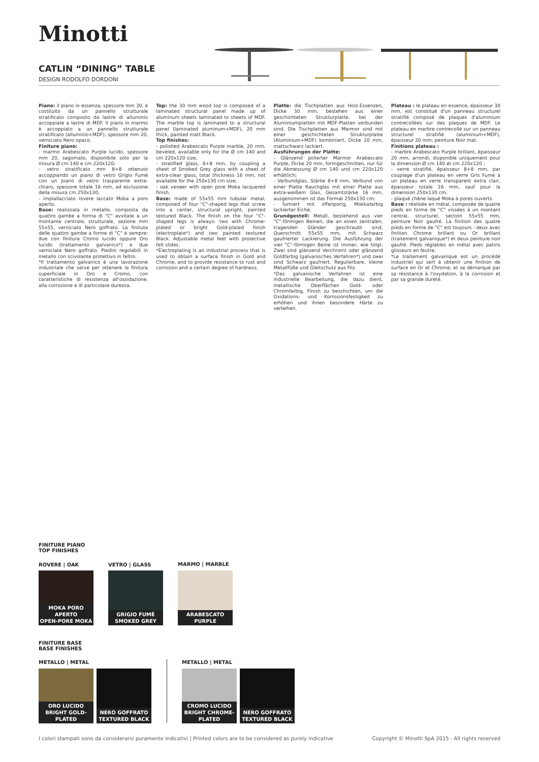Minotti
CATLIN “DINING” TABLE
DESIGN RODOLFO DORDONI
Piano: il piano in essenza, spessore mm 30, è costituito da un pannello strutturale stratificato composto da lastre di alluminio accoppiate a lastre di MDF. Il piano in marmo è accoppiato a un pannello strutturale stratificato (alluminio+MDF), spessore mm 20, verniciato Nero opaco.
Finiture piano:
- marmo Arabescato Purple lucido, spessore mm 20, sagomato, disponibile solo per la misura Ø cm 140 e cm 220x120;
- vetro stratificato mm 8+8 ottenuto accoppiando un piano di vetro Grigio Fumé con un piano di vetro trasparente extra-chiaro, spessore totale 16 mm, ad esclusione della misura cm 250x130;
- impiallacciato rovere laccato Moka a poro aperto.
Base: realizzata in metallo, composta da quattro gambe a forma di "C" avvitate a un montante centrale, strutturale, sezione mm 55x55, verniciato Nero goffrato. La finituta delle quattro gambe a forme di "C" è sempre: due con finitura Cromo lucido oppure Oro lucido (trattamento galvanico*) e due verniciate Nero goffrato. Piedini regolabili in metallo con scivolante protettivo in feltro.
*Il trattamento galvanico è una lavorazione industriale che serve per ottenere la finitura superficiale in Oro e Cromo, con caratteristiche di resistenza all'ossidazione, alla corrosione e di particolare durezza.
Top: the 30 mm wood top is composed of a laminated structural panel made up of aluminum sheets laminated to sheets of MDF. The marble top is laminated to a structural panel (laminated aluminum+MDF), 20 mm thick, painted matt Black.
Top finishes:
- polished Arabescato Purple marble, 20 mm, beveled, available only for the Ø cm 140 and cm 220x120 size;
- stratified glass, 8+8 mm, by coupling a sheet of Smoked Grey glass with a sheet of extra-clear glass, total thickness 16 mm, not available for the 250x130 cm size;
- oak veneer with open pore Moka lacquered finish.
Base: made of 55x55 mm tubular metal, composed of four "C"-shaped legs that screw into a center, structural upright, painted textured Black. The finish on the four "C"-shaped legs is always: two with Chrome-plated or bright Gold-plated finish (electroplate*) and two painted textured Black. Adjustable metal feet with protective felt slides.
*Electroplating is an industrial process that is used to obtain a surface finish in Gold and Chrome, and to provide resistance to rust and corrosion and a certain degree of hardness.
Platte: die Tischplatten aus Holz-Essenzen, Dicke 30 mm, bestehen aus einer geschichteten Strukturplatte, bei der Aluminiumplatten mit MDF-Platten verbunden sind. Die Tischplatten aus Marmor sind mit einer geschichteten Strukturplatte (Aluminium+MDF) kombiniert, Dicke 20 mm, mattschwarz lackiert.
Ausführungen der Platte:
- Glänzend polierter Marmor Arabescato Purple, Dicke 20 mm, formgeschnitten, nur für die Abmessung Ø cm 140 und cm 220x120 erhältlich;
- Verbundglas, Stärke 8+8 mm, Verbund von einer Platte Rauchglas mit einer Platte aus extra-weißem Glas, Gesamtstärke 16 mm, ausgenommen ist das Format 250x130 cm;
- furniert mit offenporig, Mokkafarbig lackierter Eiche.
Grundgestell: Metall, bestehend aus vier "C"-förmigen Beinen, die an einen zentralen, tragenden Ständer geschraubt sind, Querschnitt 55x55 mm, mit Schwarz gaufrierter Lackierung. Die Ausführung der vier "C"-förmigen Beine ist immer, wie folgt: Zwei sind glänzend Verchromt oder glänzend Goldfarbig (galvanisches Verfahren*) und zwei sind Schwarz gaufriert. Regulierbare, kleine Metallfüße und Gleitschutz aus Filz.
*Das galvanische Verfahren ist eine industrielle Bearbeitung, die dazu dient, metallische Oberflächen Gold- oder Chromfarbig, Finish zu beschichten, um die Oxidations- und Korrosionsfestigkeit zu erhöhen und ihnen besondere Härte zu verleihen.
Plateau : le plateau en essence, épaisseur 30 mm, est constitué d'un panneau structurel stratifié composé de plaques d'aluminium contrecollées sur des plaques de MDF. Le plateau en marbre contrecollé sur un panneau structurel stratifié (aluminium+MDF), épaisseur 20 mm, peinture Noir mat.
Finitions plateau :
- marbre Arabescato Purple brillant, épaisseur 20 mm, arrondi, disponible uniquement pour la dimension Ø cm 140 et cm 220x120 ;
- verre stratifié, épaisseur 8+8 mm, par couplage d'un plateau en verre Gris Fumé à un plateau en verre transparent extra clair, épaisseur totale 16 mm, sauf pour la dimension 250x130 cm;
- plaqué chêne laqué Moka à pores ouverts.
Base : réalisée en métal, composée de quatre pieds en forme de "C" vissées à un montant central, structurel, section 55x55 mm, peinture Noir gaufré. La finition des quatre pieds en forme de "C" est toujours : deux avec finition Chrome brillant ou Or brillant (traitement galvanique*) et deux peinture noir gaufré. Pieds réglables en métal avec patins glisseurs en feutre.
*Le traitement galvanique est un procédé industriel qui sert à obtenir une finition de surface en Or et Chrome, et se démarque par sa résistance à l'oxydation, à la corrosion et par sa grande dureté.
FINITURE PIANO
TOP FINISHES
ROVERE | OAK VETRO | GLASS MARMO | MARBLE
MOKA PORO APERTO
OPEN-PORE MOKA
GRIGIO FUMÉ
SMOKED GREY
ARABESCATO PURPLE
FINITURE BASE
BASE FINISHES
METALLO | METAL METALLO | METAL
ORO LUCIDO
BRIGHT GOLD-PLATED
NERO GOFFRATO
TEXTURED BLACK
CROMO LUCIDO
BRIGHT CHROME-PLATED
NERO GOFFRATO
TEXTURED BLACK
I colori stampati sono da considerarsi puramente indicativi | Printed colors are to be considered as purely indicative
Copyright © Minotti SpA 2015 - All rights reserved